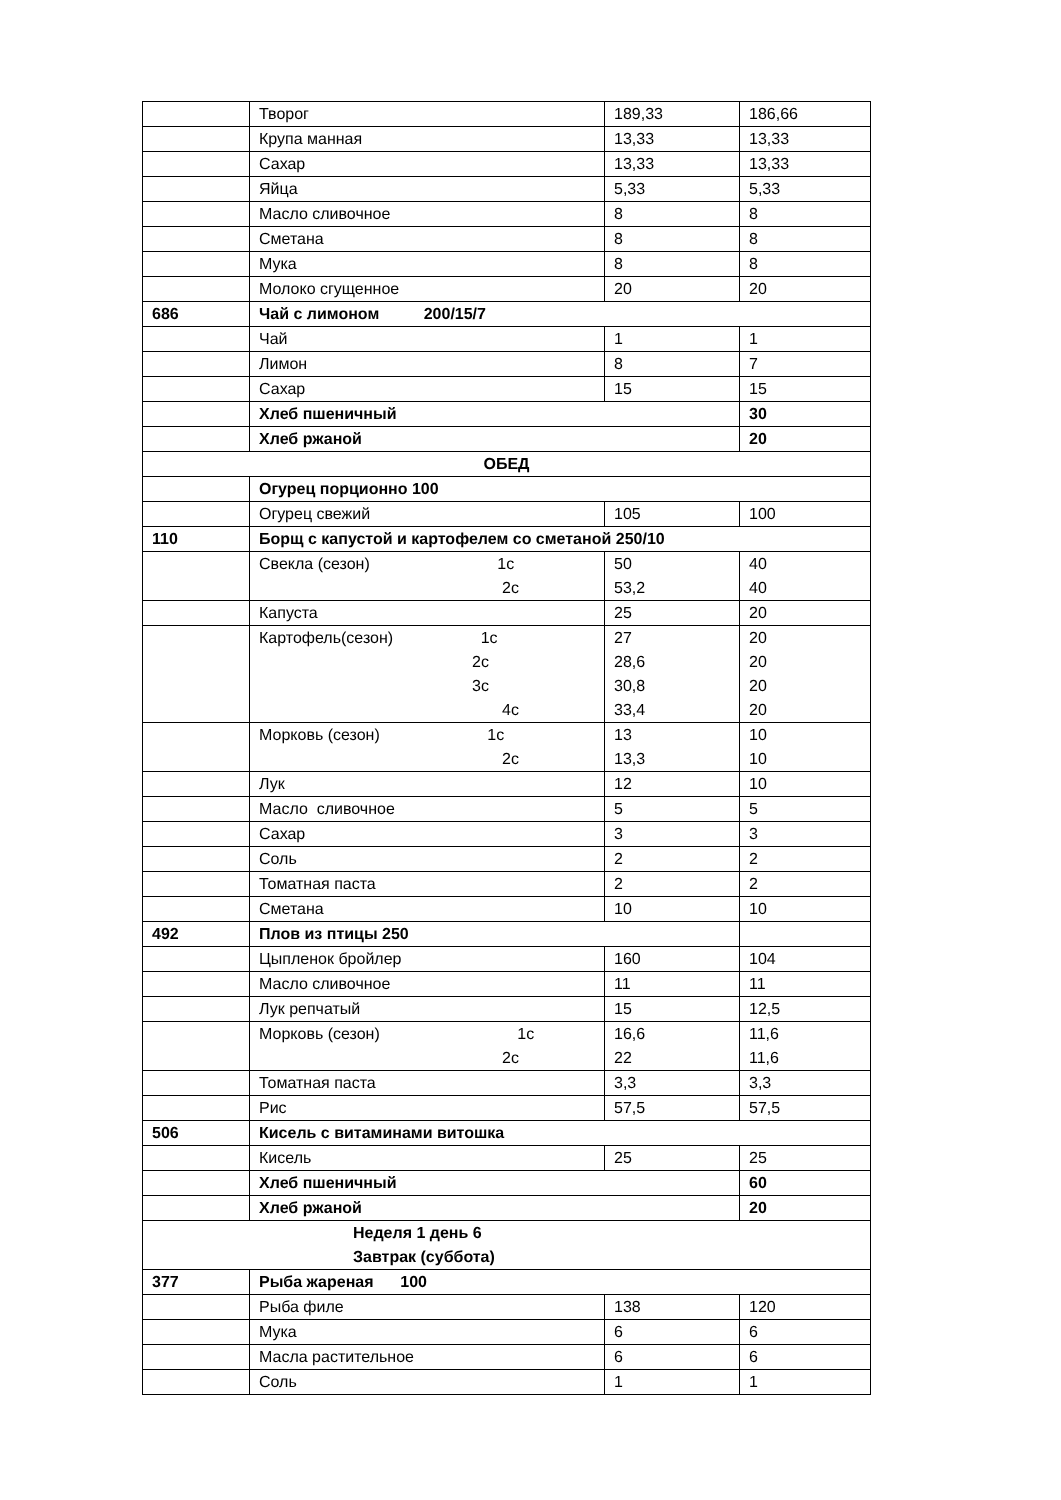| | Творог | 189,33 | 186,66 |
| | Крупа манная | 13,33 | 13,33 |
| | Сахар | 13,33 | 13,33 |
| | Яйца | 5,33 | 5,33 |
| | Масло сливочное | 8 | 8 |
| | Сметана | 8 | 8 |
| | Мука | 8 | 8 |
| | Молоко сгущенное | 20 | 20 |
| 686 | Чай с лимоном 200/15/7 | | |
| | Чай | 1 | 1 |
| | Лимон | 8 | 7 |
| | Сахар | 15 | 15 |
| | Хлеб пшеничный | | 30 |
| | Хлеб ржаной | | 20 |
| ОБЕД | | | |
| | Огурец порционно 100 | | |
| | Огурец свежий | 105 | 100 |
| 110 | Борщ с капустой и картофелем со сметаной 250/10 | | |
| | Свекла (сезон) 1с 2с | 50 53,2 | 40 40 |
| | Капуста | 25 | 20 |
| | Картофель(сезон) 1с 2с 3с 4с | 27 28,6 30,8 33,4 | 20 20 20 20 |
| | Морковь (сезон) 1с 2с | 13 13,3 | 10 10 |
| | Лук | 12 | 10 |
| | Масло сливочное | 5 | 5 |
| | Сахар | 3 | 3 |
| | Соль | 2 | 2 |
| | Томатная паста | 2 | 2 |
| | Сметана | 10 | 10 |
| 492 | Плов из птицы 250 | | |
| | Цыпленок бройлер | 160 | 104 |
| | Масло сливочное | 11 | 11 |
| | Лук репчатый | 15 | 12,5 |
| | Морковь (сезон) 1с 2с | 16,6 22 | 11,6 11,6 |
| | Томатная паста | 3,3 | 3,3 |
| | Рис | 57,5 | 57,5 |
| 506 | Кисель с витаминами витошка | | |
| | Кисель | 25 | 25 |
| | Хлеб пшеничный | | 60 |
| | Хлеб ржаной | | 20 |
| Неделя 1 день 6 Завтрак (суббота) | | | |
| 377 | Рыба жареная 100 | | |
| | Рыба филе | 138 | 120 |
| | Мука | 6 | 6 |
| | Масла растительное | 6 | 6 |
| | Соль | 1 | 1 |